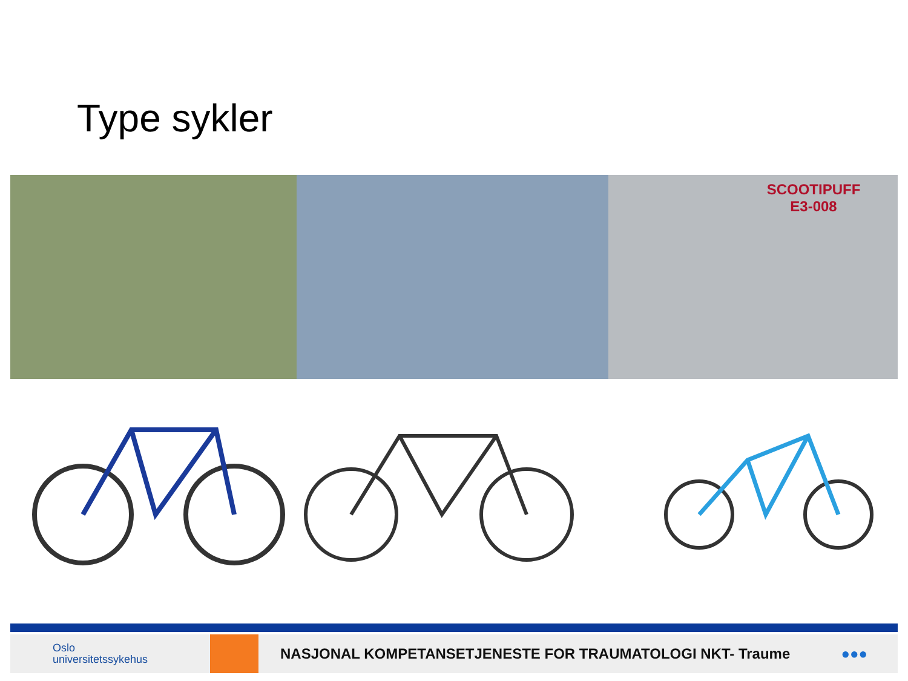Type sykler
SCOOTIPUFF
E3-008
Oslo
universitetssykehus
NASJONAL KOMPETANSETJENESTE FOR TRAUMATOLOGI NKT- Traume
●●●